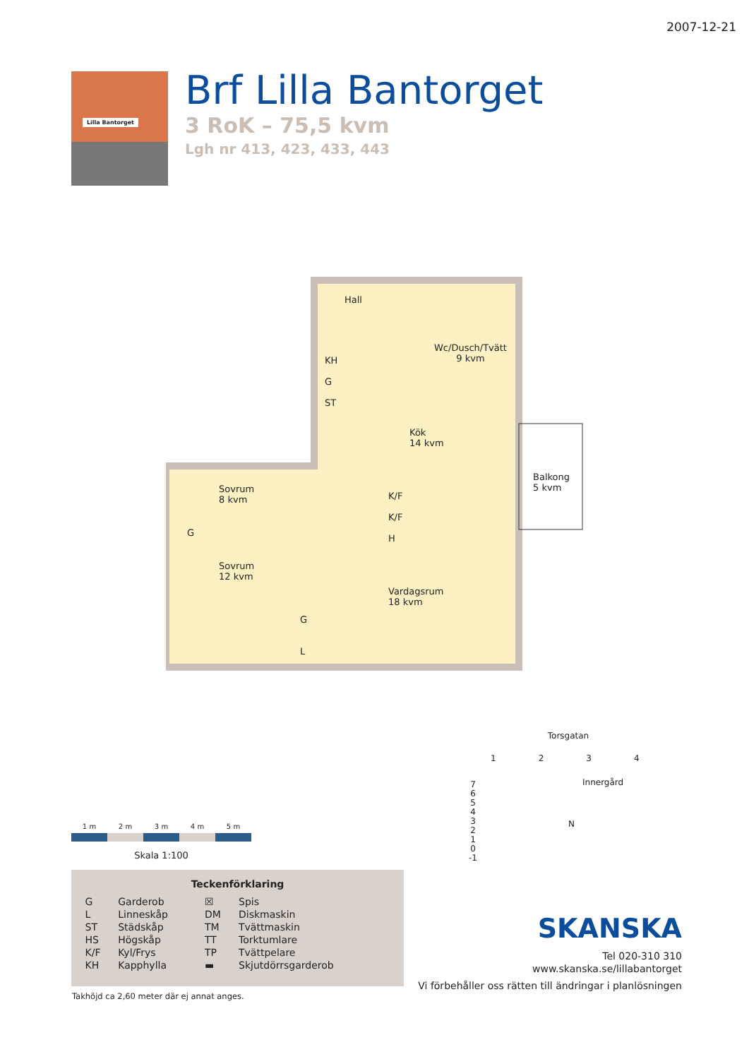2007-12-21
Lilla Bantorget
Brf Lilla Bantorget
3 RoK – 75,5 kvm
Lgh nr 413, 423, 433, 443
Hall
Wc/Dusch/Tvätt
9 kvm
KH
G
ST
Kök
14 kvm
Balkong
5 kvm
Sovrum
8 kvm
K/F
K/F
H
G
Sovrum
12 kvm
Vardagsrum
18 kvm
G
L
1 m 2 m 3 m 4 m 5 m
Skala 1:100
Teckenförklaring
| G | Garderob | ☒ | Spis |
| L | Linneskåp | DM | Diskmaskin |
| ST | Städskåp | TM | Tvättmaskin |
| HS | Högskåp | TT | Torktumlare |
| K/F | Kyl/Frys | TP | Tvättpelare |
| KH | Kapphylla | ▬ | Skjutdörrsgarderob |
Takhöjd ca 2,60 meter där ej annat anges.
Torsgatan
1 2 3 4
Innergård
7
6
5
4
3
2
1
0
-1
N
SKANSKA
Tel 020-310 310
www.skanska.se/lillabantorget
Vi förbehåller oss rätten till ändringar i planlösningen